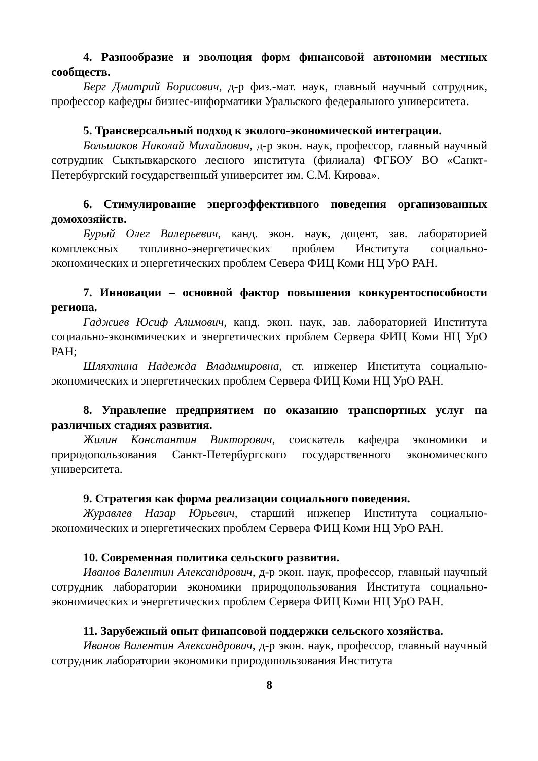4. Разнообразие и эволюция форм финансовой автономии местных сообществ.
Берг Дмитрий Борисович, д-р физ.-мат. наук, главный научный сотрудник, профессор кафедры бизнес-информатики Уральского федерального университета.
5. Трансверсальный подход к эколого-экономической интеграции.
Большаков Николай Михайлович, д-р экон. наук, профессор, главный научный сотрудник Сыктывкарского лесного института (филиала) ФГБОУ ВО «Санкт-Петербургский государственный университет им. С.М. Кирова».
6. Стимулирование энергоэффективного поведения организованных домохозяйств.
Бурый Олег Валерьевич, канд. экон. наук, доцент, зав. лабораторией комплексных топливно-энергетических проблем Института социально-экономических и энергетических проблем Севера ФИЦ Коми НЦ УрО РАН.
7. Инновации – основной фактор повышения конкурентоспособности региона.
Гаджиев Юсиф Алимович, канд. экон. наук, зав. лабораторией Института социально-экономических и энергетических проблем Сервера ФИЦ Коми НЦ УрО РАН;
Шляхтина Надежда Владимировна, ст. инженер Института социально-экономических и энергетических проблем Сервера ФИЦ Коми НЦ УрО РАН.
8. Управление предприятием по оказанию транспортных услуг на различных стадиях развития.
Жилин Константин Викторович, соискатель кафедра экономики и природопользования Санкт-Петербургского государственного экономического университета.
9. Стратегия как форма реализации социального поведения.
Журавлев Назар Юрьевич, старший инженер Института социально-экономических и энергетических проблем Сервера ФИЦ Коми НЦ УрО РАН.
10. Современная политика сельского развития.
Иванов Валентин Александрович, д-р экон. наук, профессор, главный научный сотрудник лаборатории экономики природопользования Института социально-экономических и энергетических проблем Сервера ФИЦ Коми НЦ УрО РАН.
11. Зарубежный опыт финансовой поддержки сельского хозяйства.
Иванов Валентин Александрович, д-р экон. наук, профессор, главный научный сотрудник лаборатории экономики природопользования Института
8